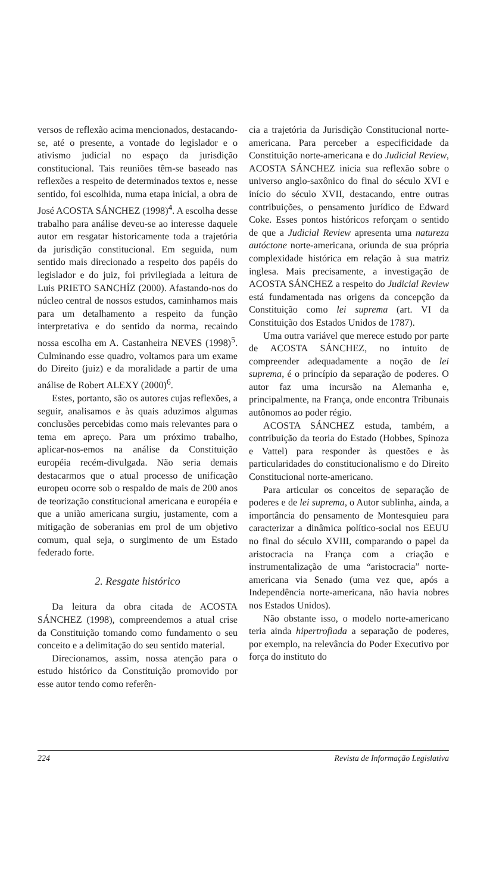versos de reflexão acima mencionados, destacando-se, até o presente, a vontade do legislador e o ativismo judicial no espaço da jurisdição constitucional. Tais reuniões têm-se baseado nas reflexões a respeito de determinados textos e, nesse sentido, foi escolhida, numa etapa inicial, a obra de José ACOSTA SÁNCHEZ (1998)<sup>4</sup>. A escolha desse trabalho para análise deveu-se ao interesse daquele autor em resgatar historicamente toda a trajetória da jurisdição constitucional. Em seguida, num sentido mais direcionado a respeito dos papéis do legislador e do juiz, foi privilegiada a leitura de Luis PRIETO SANCHÍZ (2000). Afastando-nos do núcleo central de nossos estudos, caminhamos mais para um detalhamento a respeito da função interpretativa e do sentido da norma, recaindo nossa escolha em A. Castanheira NEVES (1998)<sup>5</sup>. Culminando esse quadro, voltamos para um exame do Direito (juiz) e da moralidade a partir de uma análise de Robert ALEXY (2000)<sup>6</sup>.
Estes, portanto, são os autores cujas reflexões, a seguir, analisamos e às quais aduzimos algumas conclusões percebidas como mais relevantes para o tema em apreço. Para um próximo trabalho, aplicar-nos-emos na análise da Constituição européia recém-divulgada. Não seria demais destacarmos que o atual processo de unificação europeu ocorre sob o respaldo de mais de 200 anos de teorização constitucional americana e européia e que a união americana surgiu, justamente, com a mitigação de soberanias em prol de um objetivo comum, qual seja, o surgimento de um Estado federado forte.
2. Resgate histórico
Da leitura da obra citada de ACOSTA SÁNCHEZ (1998), compreendemos a atual crise da Constituição tomando como fundamento o seu conceito e a delimitação do seu sentido material.
Direcionamos, assim, nossa atenção para o estudo histórico da Constituição promovido por esse autor tendo como referên-
cia a trajetória da Jurisdição Constitucional norte-americana. Para perceber a especificidade da Constituição norte-americana e do Judicial Review, ACOSTA SÁNCHEZ inicia sua reflexão sobre o universo anglo-saxônico do final do século XVI e início do século XVII, destacando, entre outras contribuições, o pensamento jurídico de Edward Coke. Esses pontos históricos reforçam o sentido de que a Judicial Review apresenta uma natureza autóctone norte-americana, oriunda de sua própria complexidade histórica em relação à sua matriz inglesa. Mais precisamente, a investigação de ACOSTA SÁNCHEZ a respeito do Judicial Review está fundamentada nas origens da concepção da Constituição como lei suprema (art. VI da Constituição dos Estados Unidos de 1787).
Uma outra variável que merece estudo por parte de ACOSTA SÁNCHEZ, no intuito de compreender adequadamente a noção de lei suprema, é o princípio da separação de poderes. O autor faz uma incursão na Alemanha e, principalmente, na França, onde encontra Tribunais autônomos ao poder régio.
ACOSTA SÁNCHEZ estuda, também, a contribuição da teoria do Estado (Hobbes, Spinoza e Vattel) para responder às questões e às particularidades do constitucionalismo e do Direito Constitucional norte-americano.
Para articular os conceitos de separação de poderes e de lei suprema, o Autor sublinha, ainda, a importância do pensamento de Montesquieu para caracterizar a dinâmica político-social nos EEUU no final do século XVIII, comparando o papel da aristocracia na França com a criação e instrumentalização de uma “aristocracia” norte-americana via Senado (uma vez que, após a Independência norte-americana, não havia nobres nos Estados Unidos).
Não obstante isso, o modelo norte-americano teria ainda hipertrofiada a separação de poderes, por exemplo, na relevância do Poder Executivo por força do instituto do
224 Revista de Informação Legislativa